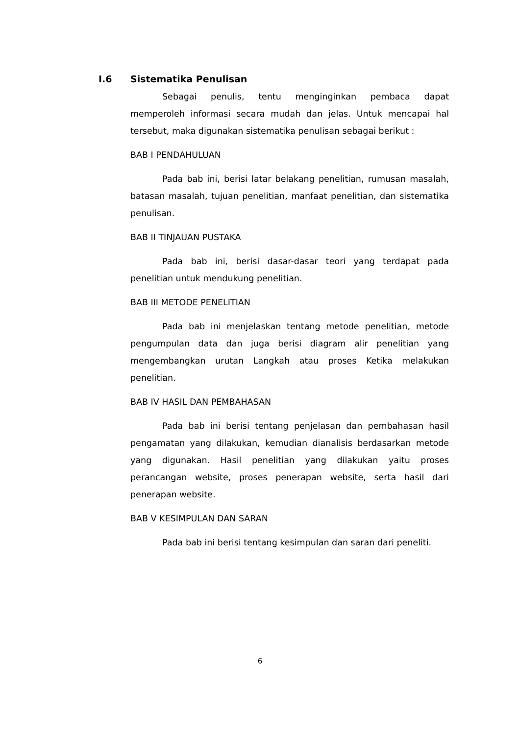I.6 Sistematika Penulisan
Sebagai penulis, tentu menginginkan pembaca dapat memperoleh informasi secara mudah dan jelas. Untuk mencapai hal tersebut, maka digunakan sistematika penulisan sebagai berikut :
BAB I PENDAHULUAN
Pada bab ini, berisi latar belakang penelitian, rumusan masalah, batasan masalah, tujuan penelitian, manfaat penelitian, dan sistematika penulisan.
BAB II TINJAUAN PUSTAKA
Pada bab ini, berisi dasar-dasar teori yang terdapat pada penelitian untuk mendukung penelitian.
BAB III METODE PENELITIAN
Pada bab ini menjelaskan tentang metode penelitian, metode pengumpulan data dan juga berisi diagram alir penelitian yang mengembangkan urutan Langkah atau proses Ketika melakukan penelitian.
BAB IV HASIL DAN PEMBAHASAN
Pada bab ini berisi tentang penjelasan dan pembahasan hasil pengamatan yang dilakukan, kemudian dianalisis berdasarkan metode yang digunakan. Hasil penelitian yang dilakukan yaitu proses perancangan website, proses penerapan website, serta hasil dari penerapan website.
BAB V KESIMPULAN DAN SARAN
Pada bab ini berisi tentang kesimpulan dan saran dari peneliti.
6